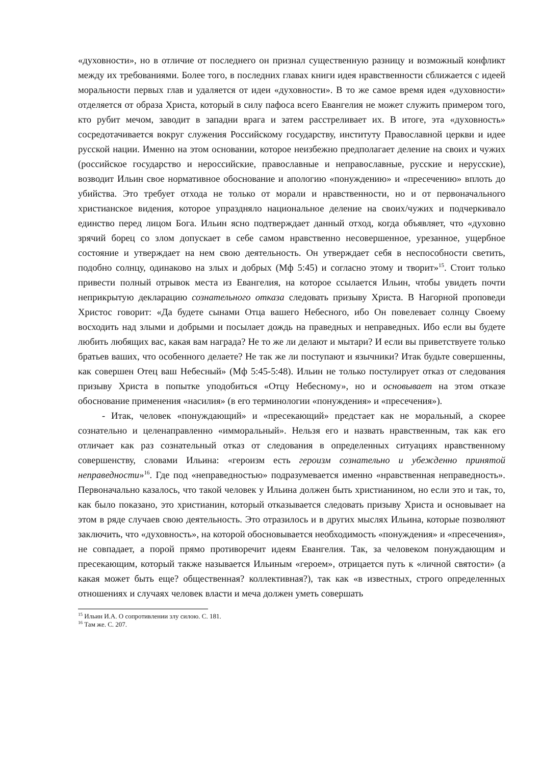«духовности», но в отличие от последнего он признал существенную разницу и возможный конфликт между их требованиями. Более того, в последних главах книги идея нравственности сближается с идеей моральности первых глав и удаляется от идеи «духовности». В то же самое время идея «духовности» отделяется от образа Христа, который в силу пафоса всего Евангелия не может служить примером того, кто рубит мечом, заводит в западни врага и затем расстреливает их. В итоге, эта «духовность» сосредотачивается вокруг служения Российскому государству, институту Православной церкви и идее русской нации. Именно на этом основании, которое неизбежно предполагает деление на своих и чужих (российское государство и нероссийские, православные и неправославные, русские и нерусские), возводит Ильин свое нормативное обоснование и апологию «понуждению» и «пресечению» вплоть до убийства. Это требует отхода не только от морали и нравственности, но и от первоначального христианское видения, которое упраздняло национальное деление на своих/чужих и подчеркивало единство перед лицом Бога. Ильин ясно подтверждает данный отход, когда объявляет, что «духовно зрячий борец со злом допускает в себе самом нравственно несовершенное, урезанное, ущербное состояние и утверждает на нем свою деятельность. Он утверждает себя в неспособности светить, подобно солнцу, одинаково на злых и добрых (Мф 5:45) и согласно этому и творит»<sup>15</sup>. Стоит только привести полный отрывок места из Евангелия, на которое ссылается Ильин, чтобы увидеть почти неприкрытую декларацию сознательного отказа следовать призыву Христа. В Нагорной проповеди Христос говорит: «Да будете сынами Отца вашего Небесного, ибо Он повелевает солнцу Своему восходить над злыми и добрыми и посылает дождь на праведных и неправедных. Ибо если вы будете любить любящих вас, какая вам награда? Не то же ли делают и мытари? И если вы приветствуете только братьев ваших, что особенного делаете? Не так же ли поступают и язычники? Итак будьте совершенны, как совершен Отец ваш Небесный» (Мф 5:45-5:48). Ильин не только постулирует отказ от следования призыву Христа в попытке уподобиться «Отцу Небесному», но и основывает на этом отказе обоснование применения «насилия» (в его терминологии «понуждения» и «пресечения»).
- Итак, человек «понуждающий» и «пресекающий» предстает как не моральный, а скорее сознательно и целенаправленно «имморальный». Нельзя его и назвать нравственным, так как его отличает как раз сознательный отказ от следования в определенных ситуациях нравственному совершенству, словами Ильина: «героизм есть героизм сознательно и убежденно принятой неправедности»<sup>16</sup>. Где под «неправедностью» подразумевается именно «нравственная неправедность». Первоначально казалось, что такой человек у Ильина должен быть христианином, но если это и так, то, как было показано, это христианин, который отказывается следовать призыву Христа и основывает на этом в ряде случаев свою деятельность. Это отразилось и в других мыслях Ильина, которые позволяют заключить, что «духовность», на которой обосновывается необходимость «понуждения» и «пресечения», не совпадает, а порой прямо противоречит идеям Евангелия. Так, за человеком понуждающим и пресекающим, который также называется Ильиным «героем», отрицается путь к «личной святости» (а какая может быть еще? общественная? коллективная?), так как «в известных, строго определенных отношениях и случаях человек власти и меча должен уметь совершать
<sup>15</sup> Ильин И.А. О сопротивлении злу силою. С. 181.
<sup>16</sup> Там же. С. 207.